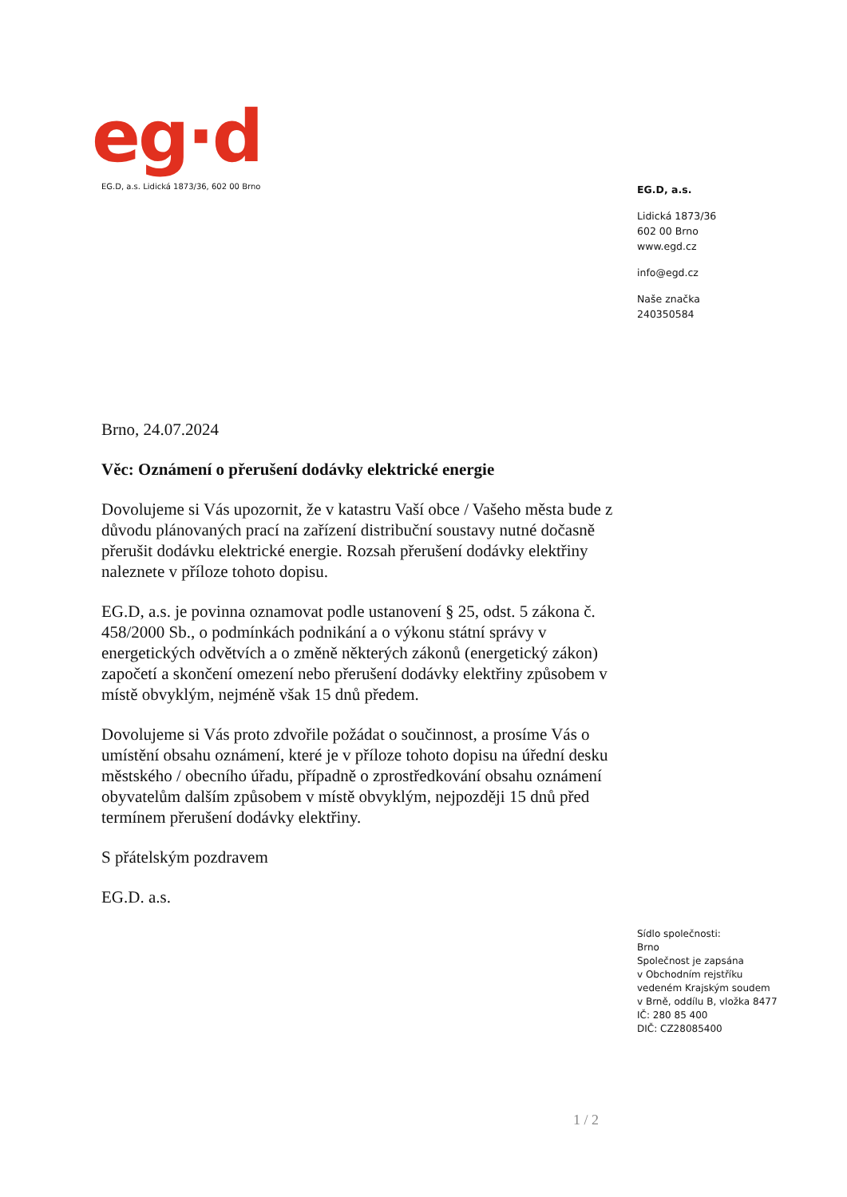eg·d
EG.D, a.s. Lidická 1873/36, 602 00 Brno
EG.D, a.s.
Lidická 1873/36
602 00 Brno
www.egd.cz
info@egd.cz
Naše značka
240350584
Brno, 24.07.2024
Věc: Oznámení o přerušení dodávky elektrické energie
Dovolujeme si Vás upozornit, že v katastru Vaší obce / Vašeho města bude z důvodu plánovaných prací na zařízení distribuční soustavy nutné dočasně přerušit dodávku elektrické energie. Rozsah přerušení dodávky elektřiny naleznete v příloze tohoto dopisu.
EG.D, a.s. je povinna oznamovat podle ustanovení § 25, odst. 5 zákona č. 458/2000 Sb., o podmínkách podnikání a o výkonu státní správy v energetických odvětvích a o změně některých zákonů (energetický zákon) započetí a skončení omezení nebo přerušení dodávky elektřiny způsobem v místě obvyklým, nejméně však 15 dnů předem.
Dovolujeme si Vás proto zdvořile požádat o součinnost, a prosíme Vás o umístění obsahu oznámení, které je v příloze tohoto dopisu na úřední desku městského / obecního úřadu, případně o zprostředkování obsahu oznámení obyvatelům dalším způsobem v místě obvyklým, nejpozději 15 dnů před termínem přerušení dodávky elektřiny.
S přátelským pozdravem
EG.D. a.s.
Sídlo společnosti:
Brno
Společnost je zapsána
v Obchodním rejstříku
vedeném Krajským soudem
v Brně, oddílu B, vložka 8477
IČ: 280 85 400
DIČ: CZ28085400
1 / 2